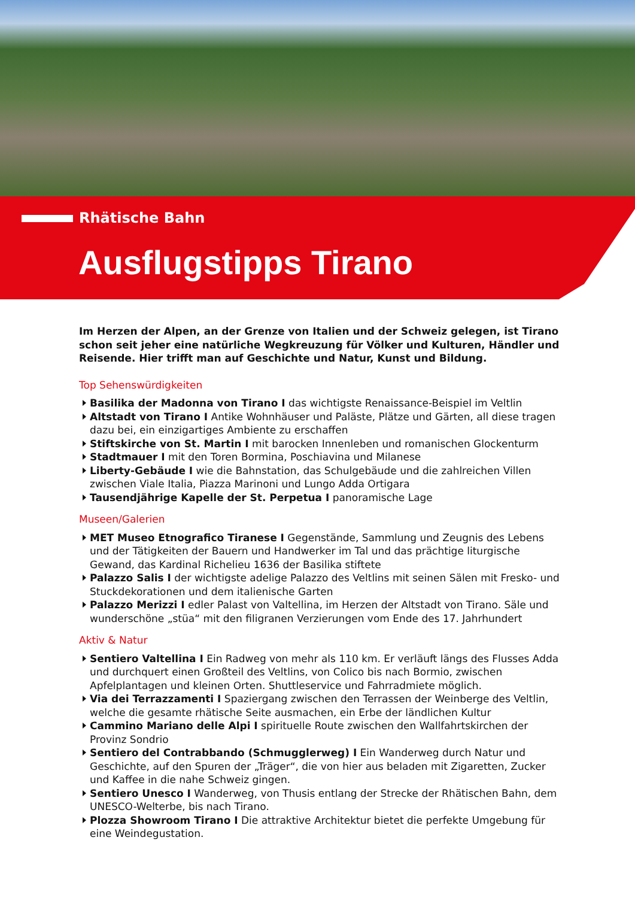Rhätische Bahn
Ausflugstipps Tirano
Im Herzen der Alpen, an der Grenze von Italien und der Schweiz gelegen, ist Tirano schon seit jeher eine natürliche Wegkreuzung für Völker und Kulturen, Händler und Reisende. Hier trifft man auf Geschichte und Natur, Kunst und Bildung.
Top Sehenswürdigkeiten
Basilika der Madonna von Tirano I das wichtigste Renaissance-Beispiel im Veltlin
Altstadt von Tirano I Antike Wohnhäuser und Paläste, Plätze und Gärten, all diese tragen dazu bei, ein einzigartiges Ambiente zu erschaffen
Stiftskirche von St. Martin I mit barocken Innenleben und romanischen Glockenturm
Stadtmauer I mit den Toren Bormina, Poschiavina und Milanese
Liberty-Gebäude I wie die Bahnstation, das Schulgebäude und die zahlreichen Villen zwischen Viale Italia, Piazza Marinoni und Lungo Adda Ortigara
Tausendjährige Kapelle der St. Perpetua I panoramische Lage
Museen/Galerien
MET Museo Etnografico Tiranese I Gegenstände, Sammlung und Zeugnis des Lebens und der Tätigkeiten der Bauern und Handwerker im Tal und das prächtige liturgische Gewand, das Kardinal Richelieu 1636 der Basilika stiftete
Palazzo Salis I der wichtigste adelige Palazzo des Veltlins mit seinen Sälen mit Fresko- und Stuckdekorationen und dem italienische Garten
Palazzo Merizzi I edler Palast von Valtellina, im Herzen der Altstadt von Tirano. Säle und wunderschöne „stüa“ mit den filigranen Verzierungen vom Ende des 17. Jahrhundert
Aktiv & Natur
Sentiero Valtellina I Ein Radweg von mehr als 110 km. Er verläuft längs des Flusses Adda und durchquert einen Großteil des Veltlins, von Colico bis nach Bormio, zwischen Apfelplantagen und kleinen Orten. Shuttleservice und Fahrradmiete möglich.
Via dei Terrazzamenti I Spaziergang zwischen den Terrassen der Weinberge des Veltlin, welche die gesamte rhätische Seite ausmachen, ein Erbe der ländlichen Kultur
Cammino Mariano delle Alpi I spirituelle Route zwischen den Wallfahrtskirchen der Provinz Sondrio
Sentiero del Contrabbando (Schmugglerweg) I Ein Wanderweg durch Natur und Geschichte, auf den Spuren der „Träger“, die von hier aus beladen mit Zigaretten, Zucker und Kaffee in die nahe Schweiz gingen.
Sentiero Unesco I Wanderweg, von Thusis entlang der Strecke der Rhätischen Bahn, dem UNESCO-Welterbe, bis nach Tirano.
Plozza Showroom Tirano I Die attraktive Architektur bietet die perfekte Umgebung für eine Weindegustation.